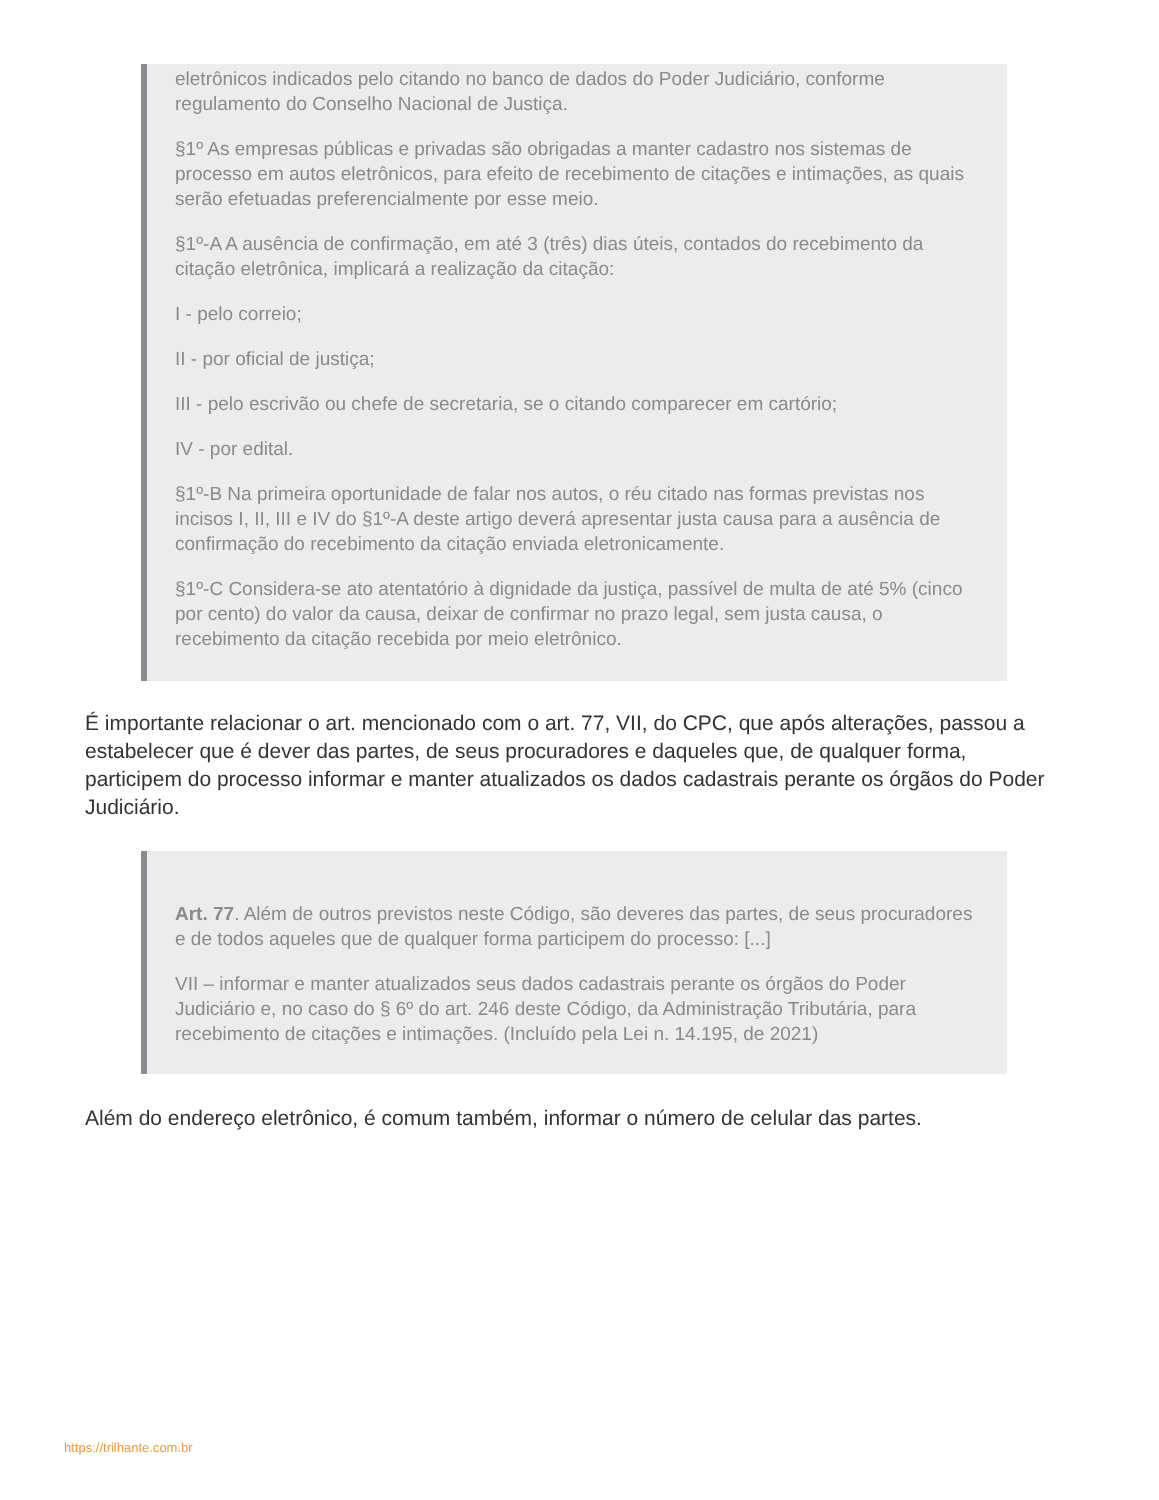eletrônicos indicados pelo citando no banco de dados do Poder Judiciário, conforme regulamento do Conselho Nacional de Justiça.
§1º As empresas públicas e privadas são obrigadas a manter cadastro nos sistemas de processo em autos eletrônicos, para efeito de recebimento de citações e intimações, as quais serão efetuadas preferencialmente por esse meio.
§1º-A A ausência de confirmação, em até 3 (três) dias úteis, contados do recebimento da citação eletrônica, implicará a realização da citação:
I - pelo correio;
II - por oficial de justiça;
III - pelo escrivão ou chefe de secretaria, se o citando comparecer em cartório;
IV - por edital.
§1º-B Na primeira oportunidade de falar nos autos, o réu citado nas formas previstas nos incisos I, II, III e IV do §1º-A deste artigo deverá apresentar justa causa para a ausência de confirmação do recebimento da citação enviada eletronicamente.
§1º-C Considera-se ato atentatório à dignidade da justiça, passível de multa de até 5% (cinco por cento) do valor da causa, deixar de confirmar no prazo legal, sem justa causa, o recebimento da citação recebida por meio eletrônico.
É importante relacionar o art. mencionado com o art. 77, VII, do CPC, que após alterações, passou a estabelecer que é dever das partes, de seus procuradores e daqueles que, de qualquer forma, participem do processo informar e manter atualizados os dados cadastrais perante os órgãos do Poder Judiciário.
Art. 77. Além de outros previstos neste Código, são deveres das partes, de seus procuradores e de todos aqueles que de qualquer forma participem do processo: [...]
VII – informar e manter atualizados seus dados cadastrais perante os órgãos do Poder Judiciário e, no caso do § 6º do art. 246 deste Código, da Administração Tributária, para recebimento de citações e intimações. (Incluído pela Lei n. 14.195, de 2021)
Além do endereço eletrônico, é comum também, informar o número de celular das partes.
https://trilhante.com.br